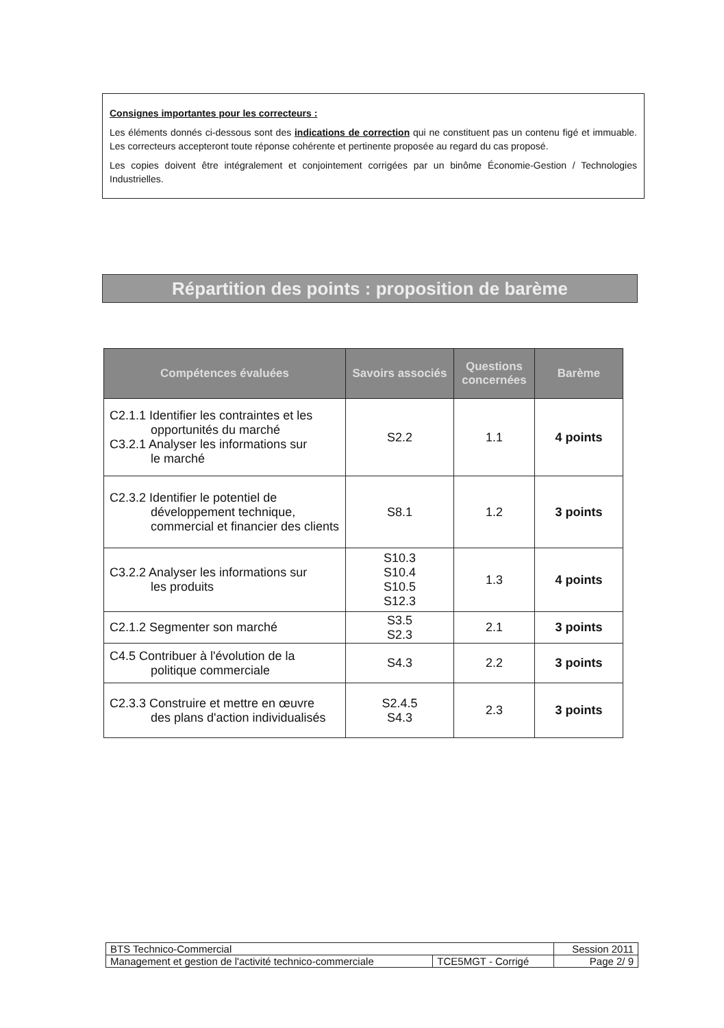Consignes importantes pour les correcteurs :
Les éléments donnés ci-dessous sont des indications de correction qui ne constituent pas un contenu figé et immuable. Les correcteurs accepteront toute réponse cohérente et pertinente proposée au regard du cas proposé.
Les copies doivent être intégralement et conjointement corrigées par un binôme Économie-Gestion / Technologies Industrielles.
Répartition des points : proposition de barème
| Compétences évaluées | Savoirs associés | Questions concernées | Barème |
| --- | --- | --- | --- |
| C2.1.1 Identifier les contraintes et les opportunités du marché C3.2.1 Analyser les informations sur le marché | S2.2 | 1.1 | 4 points |
| C2.3.2 Identifier le potentiel de développement technique, commercial et financier des clients | S8.1 | 1.2 | 3 points |
| C3.2.2 Analyser les informations sur les produits | S10.3 S10.4 S10.5 S12.3 | 1.3 | 4 points |
| C2.1.2 Segmenter son marché | S3.5 S2.3 | 2.1 | 3 points |
| C4.5 Contribuer à l'évolution de la politique commerciale | S4.3 | 2.2 | 3 points |
| C2.3.3 Construire et mettre en œuvre des plans d'action individualisés | S2.4.5 S4.3 | 2.3 | 3 points |
| BTS Technico-Commercial | | Session 2011 |
| Management et gestion de l'activité technico-commerciale | TCE5MGT - Corrigé | Page 2/ 9 |